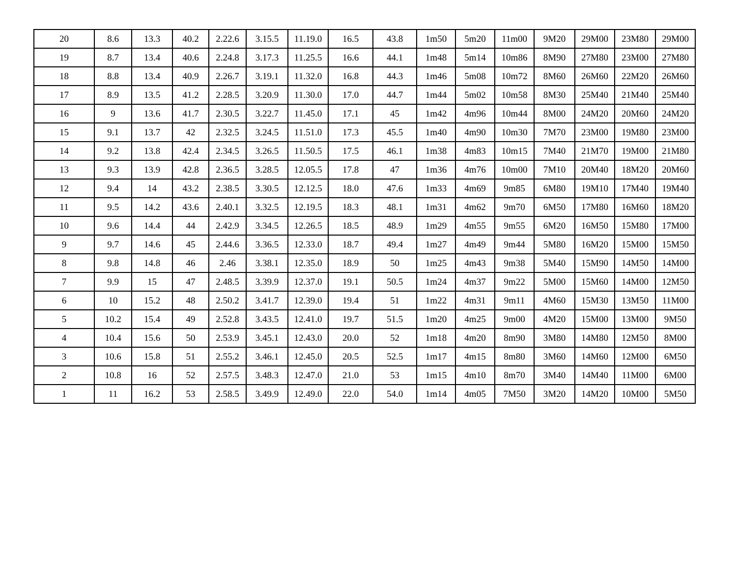| 20 | 8.6 | 13.3 | 40.2 | 2.22.6 | 3.15.5 | 11.19.0 | 16.5 | 43.8 | 1m50 | 5m20 | 11m00 | 9M20 | 29M00 | 23M80 | 29M00 |
| 19 | 8.7 | 13.4 | 40.6 | 2.24.8 | 3.17.3 | 11.25.5 | 16.6 | 44.1 | 1m48 | 5m14 | 10m86 | 8M90 | 27M80 | 23M00 | 27M80 |
| 18 | 8.8 | 13.4 | 40.9 | 2.26.7 | 3.19.1 | 11.32.0 | 16.8 | 44.3 | 1m46 | 5m08 | 10m72 | 8M60 | 26M60 | 22M20 | 26M60 |
| 17 | 8.9 | 13.5 | 41.2 | 2.28.5 | 3.20.9 | 11.30.0 | 17.0 | 44.7 | 1m44 | 5m02 | 10m58 | 8M30 | 25M40 | 21M40 | 25M40 |
| 16 | 9 | 13.6 | 41.7 | 2.30.5 | 3.22.7 | 11.45.0 | 17.1 | 45 | 1m42 | 4m96 | 10m44 | 8M00 | 24M20 | 20M60 | 24M20 |
| 15 | 9.1 | 13.7 | 42 | 2.32.5 | 3.24.5 | 11.51.0 | 17.3 | 45.5 | 1m40 | 4m90 | 10m30 | 7M70 | 23M00 | 19M80 | 23M00 |
| 14 | 9.2 | 13.8 | 42.4 | 2.34.5 | 3.26.5 | 11.50.5 | 17.5 | 46.1 | 1m38 | 4m83 | 10m15 | 7M40 | 21M70 | 19M00 | 21M80 |
| 13 | 9.3 | 13.9 | 42.8 | 2.36.5 | 3.28.5 | 12.05.5 | 17.8 | 47 | 1m36 | 4m76 | 10m00 | 7M10 | 20M40 | 18M20 | 20M60 |
| 12 | 9.4 | 14 | 43.2 | 2.38.5 | 3.30.5 | 12.12.5 | 18.0 | 47.6 | 1m33 | 4m69 | 9m85 | 6M80 | 19M10 | 17M40 | 19M40 |
| 11 | 9.5 | 14.2 | 43.6 | 2.40.1 | 3.32.5 | 12.19.5 | 18.3 | 48.1 | 1m31 | 4m62 | 9m70 | 6M50 | 17M80 | 16M60 | 18M20 |
| 10 | 9.6 | 14.4 | 44 | 2.42.9 | 3.34.5 | 12.26.5 | 18.5 | 48.9 | 1m29 | 4m55 | 9m55 | 6M20 | 16M50 | 15M80 | 17M00 |
| 9 | 9.7 | 14.6 | 45 | 2.44.6 | 3.36.5 | 12.33.0 | 18.7 | 49.4 | 1m27 | 4m49 | 9m44 | 5M80 | 16M20 | 15M00 | 15M50 |
| 8 | 9.8 | 14.8 | 46 | 2.46 | 3.38.1 | 12.35.0 | 18.9 | 50 | 1m25 | 4m43 | 9m38 | 5M40 | 15M90 | 14M50 | 14M00 |
| 7 | 9.9 | 15 | 47 | 2.48.5 | 3.39.9 | 12.37.0 | 19.1 | 50.5 | 1m24 | 4m37 | 9m22 | 5M00 | 15M60 | 14M00 | 12M50 |
| 6 | 10 | 15.2 | 48 | 2.50.2 | 3.41.7 | 12.39.0 | 19.4 | 51 | 1m22 | 4m31 | 9m11 | 4M60 | 15M30 | 13M50 | 11M00 |
| 5 | 10.2 | 15.4 | 49 | 2.52.8 | 3.43.5 | 12.41.0 | 19.7 | 51.5 | 1m20 | 4m25 | 9m00 | 4M20 | 15M00 | 13M00 | 9M50 |
| 4 | 10.4 | 15.6 | 50 | 2.53.9 | 3.45.1 | 12.43.0 | 20.0 | 52 | 1m18 | 4m20 | 8m90 | 3M80 | 14M80 | 12M50 | 8M00 |
| 3 | 10.6 | 15.8 | 51 | 2.55.2 | 3.46.1 | 12.45.0 | 20.5 | 52.5 | 1m17 | 4m15 | 8m80 | 3M60 | 14M60 | 12M00 | 6M50 |
| 2 | 10.8 | 16 | 52 | 2.57.5 | 3.48.3 | 12.47.0 | 21.0 | 53 | 1m15 | 4m10 | 8m70 | 3M40 | 14M40 | 11M00 | 6M00 |
| 1 | 11 | 16.2 | 53 | 2.58.5 | 3.49.9 | 12.49.0 | 22.0 | 54.0 | 1m14 | 4m05 | 7M50 | 3M20 | 14M20 | 10M00 | 5M50 |